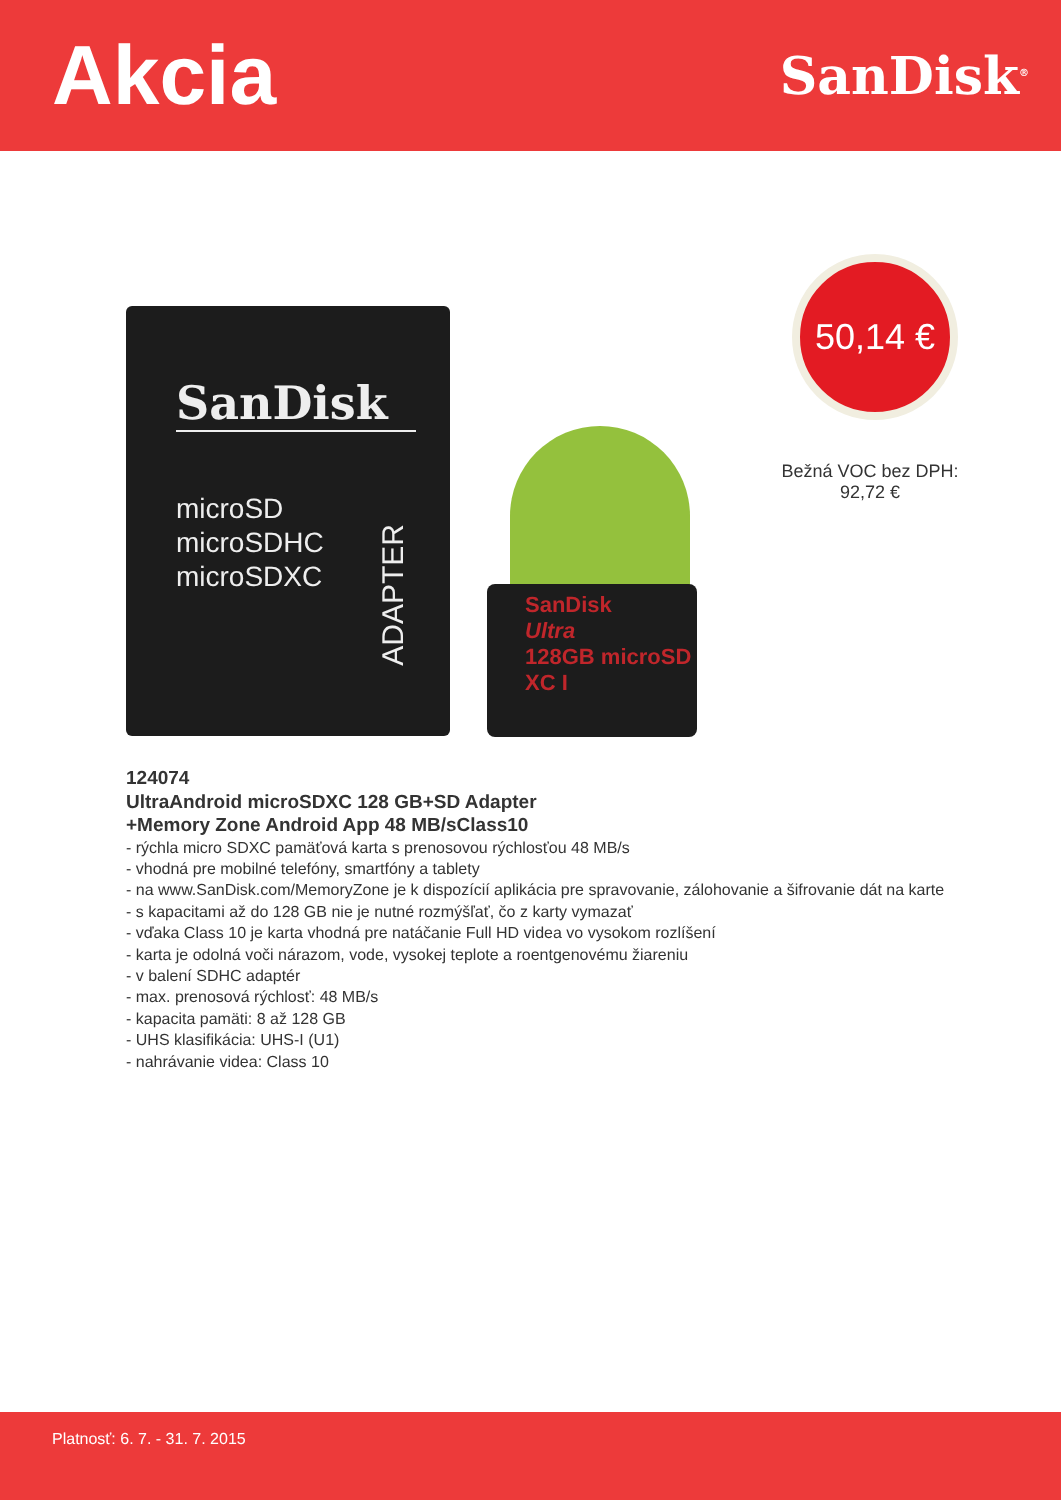Akcia
SanDisk<sup>®</sup>
SanDisk
microSD
microSDHC
microSDXC
ADAPTER
SanDisk
Ultra
128GB microSD XC I
50,14 €
Bežná VOC bez DPH:
92,72 €
124074
UltraAndroid microSDXC 128 GB+SD Adapter
+Memory Zone Android App 48 MB/sClass10
- rýchla micro SDXC pamäťová karta s prenosovou rýchlosťou 48 MB/s
- vhodná pre mobilné telefóny, smartfóny a tablety
- na www.SanDisk.com/MemoryZone je k dispozícií aplikácia pre spravovanie, zálohovanie a šifrovanie dát na karte
- s kapacitami až do 128 GB nie je nutné rozmýšľať, čo z karty vymazať
- vďaka Class 10 je karta vhodná pre natáčanie Full HD videa vo vysokom rozlíšení
- karta je odolná voči nárazom, vode, vysokej teplote a roentgenovému žiareniu
- v balení SDHC adaptér
- max. prenosová rýchlosť: 48 MB/s
- kapacita pamäti: 8 až 128 GB
- UHS klasifikácia: UHS-I (U1)
- nahrávanie videa: Class 10
Platnosť: 6. 7. - 31. 7. 2015